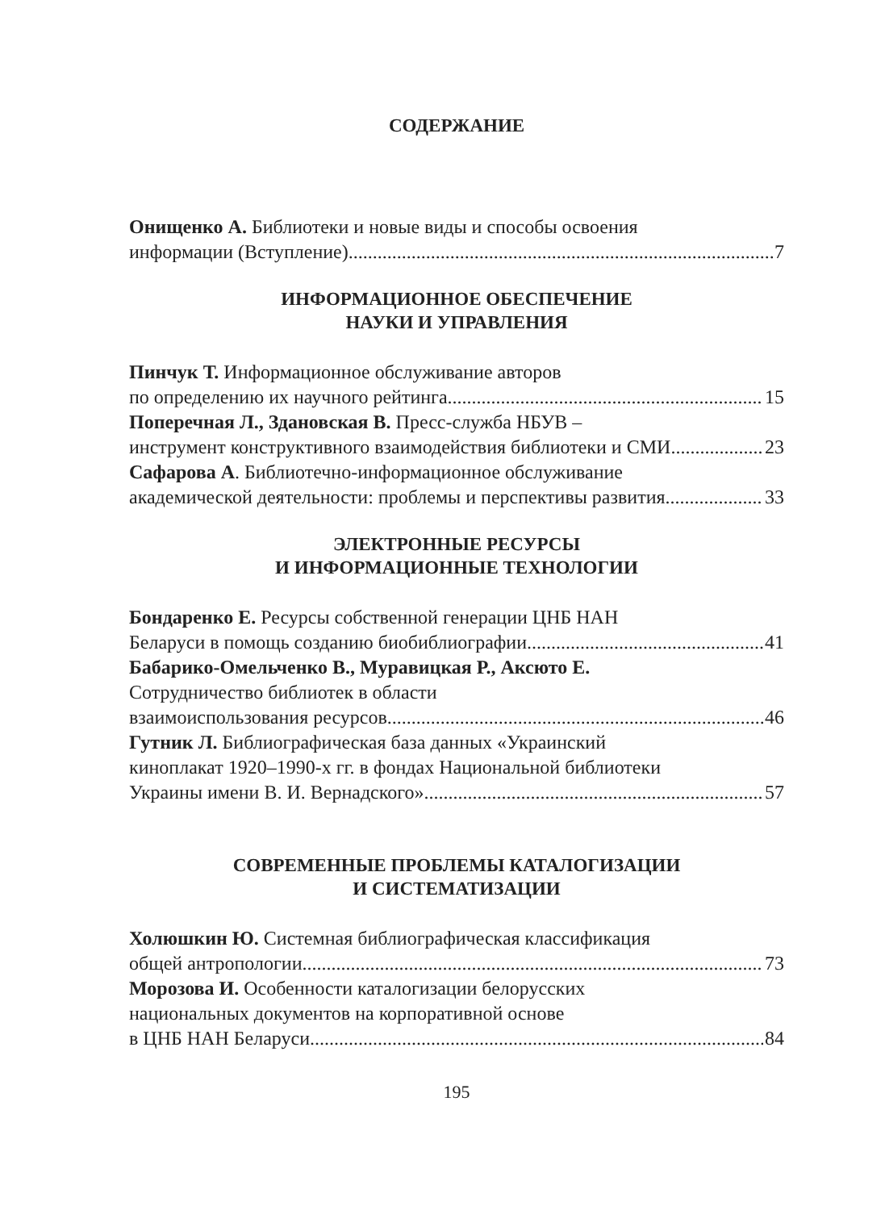СОДЕРЖАНИЕ
Онищенко А. Библиотеки и новые виды и способы освоения
информации (Вступление) 7
ИНФОРМАЦИОННОЕ ОБЕСПЕЧЕНИЕ
НАУКИ И УПРАВЛЕНИЯ
Пинчук Т. Информационное обслуживание авторов
по определению их научного рейтинга 15
Поперечная Л., Здановская В. Пресс-служба НБУВ –
инструмент конструктивного взаимодействия библиотеки и СМИ 23
Сафарова А. Библиотечно-информационное обслуживание
академической деятельности: проблемы и перспективы развития 33
ЭЛЕКТРОННЫЕ РЕСУРСЫ
И ИНФОРМАЦИОННЫЕ ТЕХНОЛОГИИ
Бондаренко Е. Ресурсы собственной генерации ЦНБ НАН
Беларуси в помощь созданию биобиблиографии 41
Бабарико-Омельченко В., Муравицкая Р., Аксюто Е.
Сотрудничество библиотек в области
взаимоиспользования ресурсов 46
Гутник Л. Библиографическая база данных «Украинский
киноплакат 1920–1990-х гг. в фондах Национальной библиотеки
Украины имени В. И. Вернадского» 57
СОВРЕМЕННЫЕ ПРОБЛЕМЫ КАТАЛОГИЗАЦИИ
И СИСТЕМАТИЗАЦИИ
Холюшкин Ю. Системная библиографическая классификация
общей антропологии 73
Морозова И. Особенности каталогизации белорусских
национальных документов на корпоративной основе
в ЦНБ НАН Беларуси 84
195